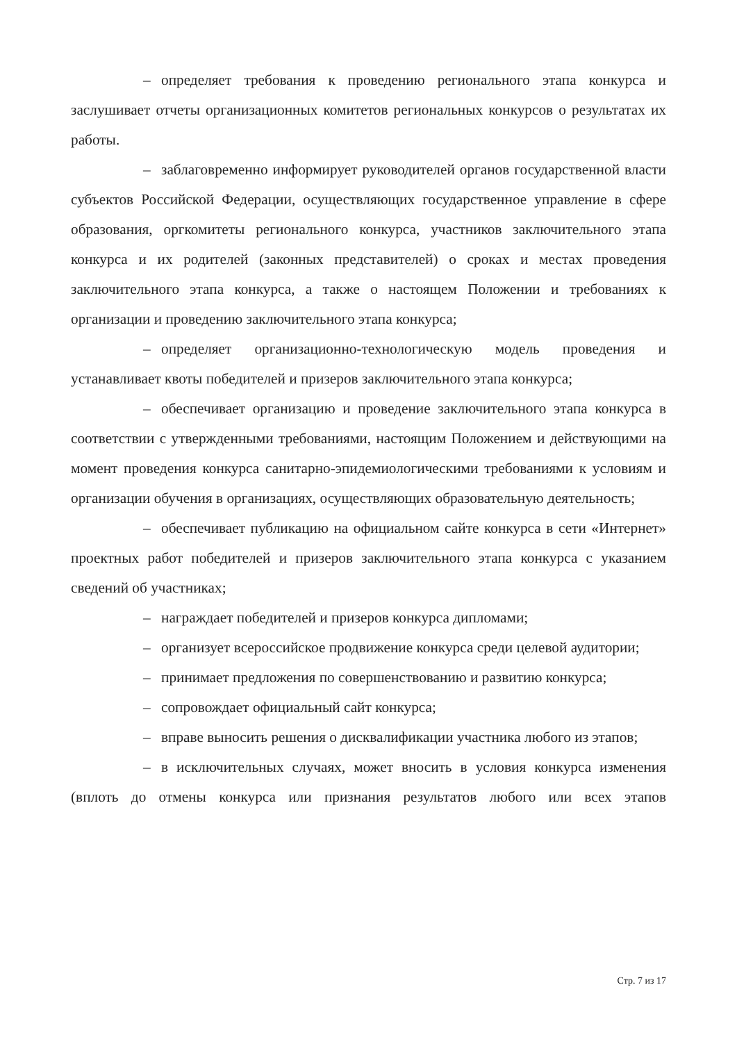– определяет требования к проведению регионального этапа конкурса и заслушивает отчеты организационных комитетов региональных конкурсов о результатах их работы.
– заблаговременно информирует руководителей органов государственной власти субъектов Российской Федерации, осуществляющих государственное управление в сфере образования, оргкомитеты регионального конкурса, участников заключительного этапа конкурса и их родителей (законных представителей) о сроках и местах проведения заключительного этапа конкурса, а также о настоящем Положении и требованиях к организации и проведению заключительного этапа конкурса;
– определяет организационно-технологическую модель проведения и устанавливает квоты победителей и призеров заключительного этапа конкурса;
– обеспечивает организацию и проведение заключительного этапа конкурса в соответствии с утвержденными требованиями, настоящим Положением и действующими на момент проведения конкурса санитарно-эпидемиологическими требованиями к условиям и организации обучения в организациях, осуществляющих образовательную деятельность;
– обеспечивает публикацию на официальном сайте конкурса в сети «Интернет» проектных работ победителей и призеров заключительного этапа конкурса с указанием сведений об участниках;
– награждает победителей и призеров конкурса дипломами;
– организует всероссийское продвижение конкурса среди целевой аудитории;
– принимает предложения по совершенствованию и развитию конкурса;
– сопровождает официальный сайт конкурса;
– вправе выносить решения о дисквалификации участника любого из этапов;
– в исключительных случаях, может вносить в условия конкурса изменения (вплоть до отмены конкурса или признания результатов любого или всех этапов
Стр. 7 из 17